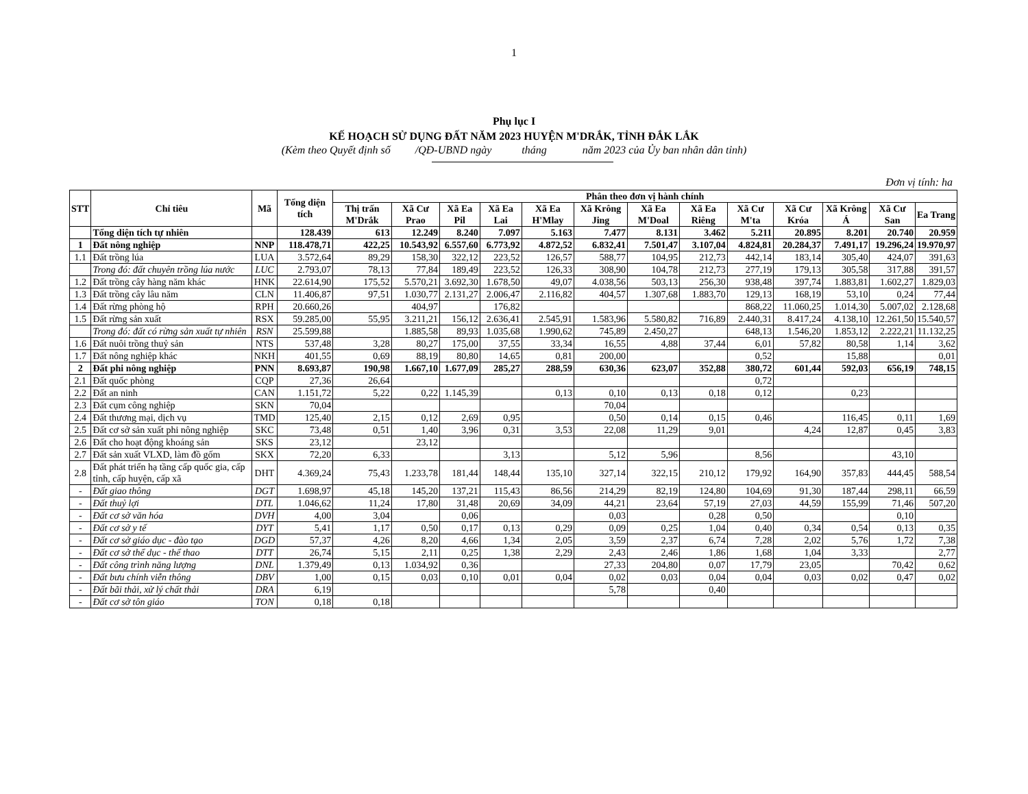1
Phụ lục I
KẾ HOẠCH SỬ DỤNG ĐẤT NĂM 2023 HUYỆN M'DRẮK, TỈNH ĐẮK LẮK
(Kèm theo Quyết định số /QĐ-UBND ngày tháng năm 2023 của Ủy ban nhân dân tỉnh)
Đơn vị tính: ha
| STT | Chỉ tiêu | Mã | Tổng diện tích | Phân theo đơn vị hành chính | | | | | | | | | | | | |
| --- | --- | --- | --- | --- | --- | --- | --- | --- | --- | --- | --- | --- | --- | --- | --- | --- |
| | | | | Thị trấn M'Drắk | Xã Cư Prao | Xã Ea Pil | Xã Ea Lai | Xã Ea H'Mlay | Xã Krông Jing | Xã Ea M'Doal | Xã Ea Riêng | Xã Cư M'ta | Xã Cư Króa | Xã Krông Á | Xã Cư San | Ea Trang |
| | Tổng diện tích tự nhiên | | 128.439 | 613 | 12.249 | 8.240 | 7.097 | 5.163 | 7.477 | 8.131 | 3.462 | 5.211 | 20.895 | 8.201 | 20.740 | 20.959 |
| 1 | Đất nông nghiệp | NNP | 118.478,71 | 422,25 | 10.543,92 | 6.557,60 | 6.773,92 | 4.872,52 | 6.832,41 | 7.501,47 | 3.107,04 | 4.824,81 | 20.284,37 | 7.491,17 | 19.296,24 | 19.970,97 |
| 1.1 | Đất trồng lúa | LUA | 3.572,64 | 89,29 | 158,30 | 322,12 | 223,52 | 126,57 | 588,77 | 104,95 | 212,73 | 442,14 | 183,14 | 305,40 | 424,07 | 391,63 |
| | Trong đó: đất chuyên trồng lúa nước | LUC | 2.793,07 | 78,13 | 77,84 | 189,49 | 223,52 | 126,33 | 308,90 | 104,78 | 212,73 | 277,19 | 179,13 | 305,58 | 317,88 | 391,57 |
| 1.2 | Đất trồng cây hàng năm khác | HNK | 22.614,90 | 175,52 | 5.570,21 | 3.692,30 | 1.678,50 | 49,07 | 4.038,56 | 503,13 | 256,30 | 938,48 | 397,74 | 1.883,81 | 1.602,27 | 1.829,03 |
| 1.3 | Đất trồng cây lâu năm | CLN | 11.406,87 | 97,51 | 1.030,77 | 2.131,27 | 2.006,47 | 2.116,82 | 404,57 | 1.307,68 | 1.883,70 | 129,13 | 168,19 | 53,10 | 0,24 | 77,44 |
| 1.4 | Đất rừng phòng hộ | RPH | 20.660,26 | | 404,97 | | 176,82 | | | | | 868,22 | 11.060,25 | 1.014,30 | 5.007,02 | 2.128,68 |
| 1.5 | Đất rừng sản xuất | RSX | 59.285,00 | 55,95 | 3.211,21 | 156,12 | 2.636,41 | 2.545,91 | 1.583,96 | 5.580,82 | 716,89 | 2.440,31 | 8.417,24 | 4.138,10 | 12.261,50 | 15.540,57 |
| | Trong đó: đất có rừng sản xuất tự nhiên | RSN | 25.599,88 | | 1.885,58 | 89,93 | 1.035,68 | 1.990,62 | 745,89 | 2.450,27 | | 648,13 | 1.546,20 | 1.853,12 | 2.222,21 | 11.132,25 |
| 1.6 | Đất nuôi trồng thuỷ sản | NTS | 537,48 | 3,28 | 80,27 | 175,00 | 37,55 | 33,34 | 16,55 | 4,88 | 37,44 | 6,01 | 57,82 | 80,58 | 1,14 | 3,62 |
| 1.7 | Đất nông nghiệp khác | NKH | 401,55 | 0,69 | 88,19 | 80,80 | 14,65 | 0,81 | 200,00 | | | 0,52 | | 15,88 | | 0,01 |
| 2 | Đất phi nông nghiệp | PNN | 8.693,87 | 190,98 | 1.667,10 | 1.677,09 | 285,27 | 288,59 | 630,36 | 623,07 | 352,88 | 380,72 | 601,44 | 592,03 | 656,19 | 748,15 |
| 2.1 | Đất quốc phòng | CQP | 27,36 | 26,64 | | | | | | | | 0,72 | | | | |
| 2.2 | Đất an ninh | CAN | 1.151,72 | 5,22 | 0,22 | 1.145,39 | | 0,13 | 0,10 | 0,13 | 0,18 | 0,12 | | 0,23 | | |
| 2.3 | Đất cụm công nghiệp | SKN | 70,04 | | | | | | 70,04 | | | | | | | |
| 2.4 | Đất thương mại, dịch vụ | TMD | 125,40 | 2,15 | 0,12 | 2,69 | 0,95 | | 0,50 | 0,14 | 0,15 | 0,46 | | 116,45 | 0,11 | 1,69 |
| 2.5 | Đất cơ sở sản xuất phi nông nghiệp | SKC | 73,48 | 0,51 | 1,40 | 3,96 | 0,31 | 3,53 | 22,08 | 11,29 | 9,01 | | 4,24 | 12,87 | 0,45 | 3,83 |
| 2.6 | Đất cho hoạt động khoáng sản | SKS | 23,12 | | 23,12 | | | | | | | | | | | |
| 2.7 | Đất sản xuất VLXD, làm đồ gốm | SKX | 72,20 | 6,33 | | | 3,13 | | 5,12 | 5,96 | | 8,56 | | | 43,10 | |
| 2.8 | Đất phát triển hạ tầng cấp quốc gia, cấp tỉnh, cấp huyện, cấp xã | DHT | 4.369,24 | 75,43 | 1.233,78 | 181,44 | 148,44 | 135,10 | 327,14 | 322,15 | 210,12 | 179,92 | 164,90 | 357,83 | 444,45 | 588,54 |
| - | Đất giao thông | DGT | 1.698,97 | 45,18 | 145,20 | 137,21 | 115,43 | 86,56 | 214,29 | 82,19 | 124,80 | 104,69 | 91,30 | 187,44 | 298,11 | 66,59 |
| - | Đất thuỷ lợi | DTL | 1.046,62 | 11,24 | 17,80 | 31,48 | 20,69 | 34,09 | 44,21 | 23,64 | 57,19 | 27,03 | 44,59 | 155,99 | 71,46 | 507,20 |
| - | Đất cơ sở văn hóa | DVH | 4,00 | 3,04 | | 0,06 | | | 0,03 | | 0,28 | 0,50 | | | 0,10 | |
| - | Đất cơ sở y tế | DYT | 5,41 | 1,17 | 0,50 | 0,17 | 0,13 | 0,29 | 0,09 | 0,25 | 1,04 | 0,40 | 0,34 | 0,54 | 0,13 | 0,35 |
| - | Đất cơ sở giáo dục - đào tạo | DGD | 57,37 | 4,26 | 8,20 | 4,66 | 1,34 | 2,05 | 3,59 | 2,37 | 6,74 | 7,28 | 2,02 | 5,76 | 1,72 | 7,38 |
| - | Đất cơ sở thể dục - thể thao | DTT | 26,74 | 5,15 | 2,11 | 0,25 | 1,38 | 2,29 | 2,43 | 2,46 | 1,86 | 1,68 | 1,04 | 3,33 | | 2,77 |
| - | Đất công trình năng lượng | DNL | 1.379,49 | 0,13 | 1.034,92 | 0,36 | | | 27,33 | 204,80 | 0,07 | 17,79 | 23,05 | | 70,42 | 0,62 |
| - | Đất bưu chính viễn thông | DBV | 1,00 | 0,15 | 0,03 | 0,10 | 0,01 | 0,04 | 0,02 | 0,03 | 0,04 | 0,04 | 0,03 | 0,02 | 0,47 | 0,02 |
| - | Đất bãi thải, xử lý chất thải | DRA | 6,19 | | | | | | 5,78 | | 0,40 | | | | | |
| - | Đất cơ sở tôn giáo | TON | 0,18 | 0,18 | | | | | | | | | | | | |